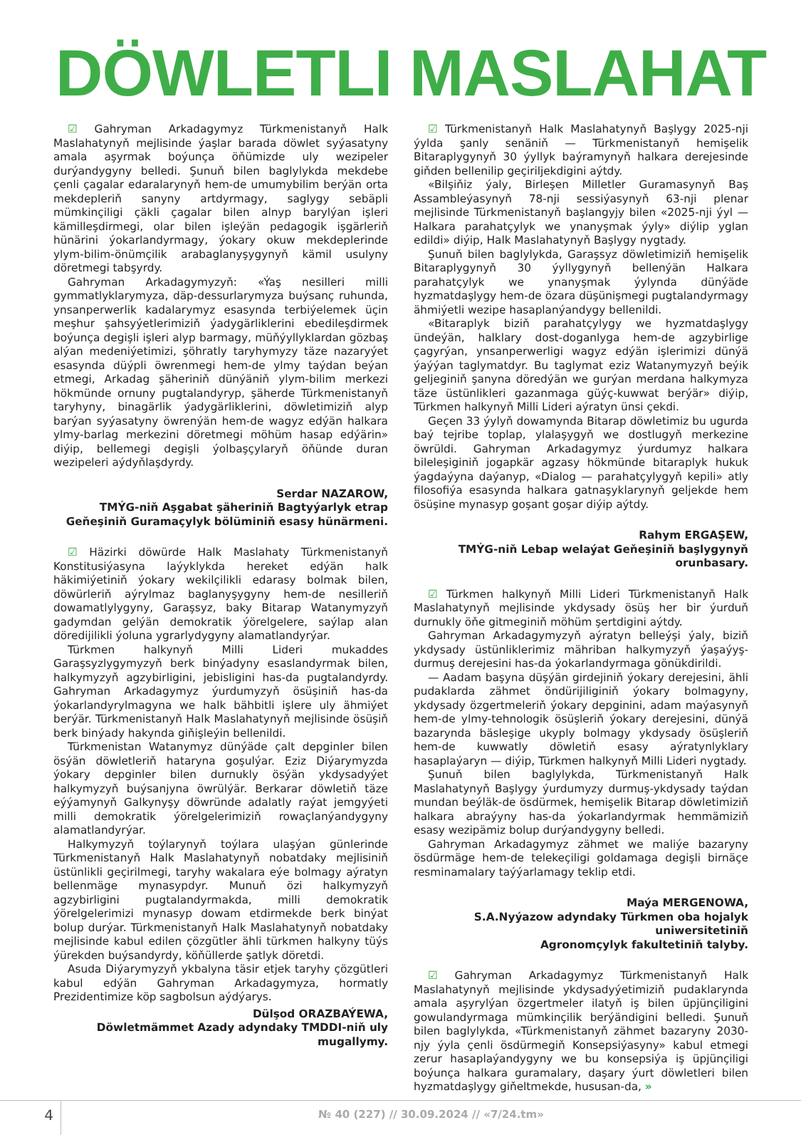DÖWLETLI MASLAHAT
☑ Gahryman Arkadagymyz Türkmenistanyň Halk Maslahatynyň mejlisinde ýaşlar barada döwlet syýasatyny amala aşyrmak boýunça öňümizde uly wezipeler durýandygyny belledi. Şunuň bilen baglylykda mekdebe çenli çagalar edaralarynyň hem-de umumybilim berýän orta mekdepleriň sanyny artdyrmagy, saglygy sebäpli mümkinçiligi çäkli çagalar bilen alnyp barylýan işleri kämilleşdirmegi, olar bilen işleýän pedagogik işgärleriň hünärini ýokarlandyrmagy, ýokary okuw mekdeplerinde ylym-bilim-önümçilik arabaglanyşygynyň kämil usulyny döretmegi tabşyrdy.
Gahryman Arkadagymyzyň: «Ýaş nesilleri milli gymmatlyklarymyza, däp-dessurlarymyza buýsanç ruhunda, ynsanperwerlik kadalarymyz esasynda terbiýelemek üçin meşhur şahsyýetlerimiziň ýadygärliklerini ebedileşdirmek boýunça degişli işleri alyp barmagy, müňýyllyklardan gözbaş alýan medeniýetimizi, şöhratly taryhymyzy täze nazaryýet esasynda düýpli öwrenmegi hem-de ylmy taýdan beýan etmegi, Arkadag şäheriniň dünýäniň ylym-bilim merkezi hökmünde ornuny pugtalandyryp, şäherde Türkmenistanyň taryhyny, binagärlik ýadygärliklerini, döwletimiziň alyp barýan syýasatyny öwrenýän hem-de wagyz edýän halkara ylmy-barlag merkezini döretmegi möhüm hasap edýärin» diýip, bellemegi degişli ýolbaşçylaryň öňünde duran wezipeleri aýdyňlaşdyrdy.
Serdar NAZAROW,
TMÝG-niň Aşgabat şäheriniň Bagtyýarlyk etrap
Geňeşiniň Guramaçylyk bölüminiň esasy hünärmeni.
☑ Häzirki döwürde Halk Maslahaty Türkmenistanyň Konstitusiýasyna laýyklykda hereket edýän halk häkimiýetiniň ýokary wekilçilikli edarasy bolmak bilen, döwürleriň aýrylmaz baglanyşygyny hem-de nesilleriň dowamatlylygyny, Garaşsyz, baky Bitarap Watanymyzyň gadymdan gelýän demokratik ýörelgelere, saýlap alan döredijilikli ýoluna ygrarlydygyny alamatlandyrýar.
Türkmen halkynyň Milli Lideri mukaddes Garaşsyzlygymyzyň berk binýadyny esaslandyrmak bilen, halkymyzyň agzybirligini, jebisligini has-da pugtalandyrdy. Gahryman Arkadagymyz ýurdumyzyň ösüşiniň has-da ýokarlandyrylmagyna we halk bähbitli işlere uly ähmiýet berýär. Türkmenistanyň Halk Maslahatynyň mejlisinde ösüşiň berk binýady hakynda giňişleýin bellenildi.
Türkmenistan Watanymyz dünýäde çalt depginler bilen ösýän döwletleriň hataryna goşulýar. Eziz Diýarymyzda ýokary depginler bilen durnukly ösýän ykdysadyýet halkymyzyň buýsanjyna öwrülýär. Berkarar döwletiň täze eýýamynyň Galkynyşy döwründe adalatly raýat jemgyýeti milli demokratik ýörelgelerimiziň rowaçlanýandygyny alamatlandyrýar.
Halkymyzyň toýlarynyň toýlara ulaşýan günlerinde Türkmenistanyň Halk Maslahatynyň nobatdaky mejlisiniň üstünlikli geçirilmegi, taryhy wakalara eýe bolmagy aýratyn bellenmäge mynasypdyr. Munuň özi halkymyzyň agzybirligini pugtalandyrmakda, milli demokratik ýörelgelerimizi mynasyp dowam etdirmekde berk binýat bolup durýar. Türkmenistanyň Halk Maslahatynyň nobatdaky mejlisinde kabul edilen çözgütler ähli türkmen halkyny tüýs ýürekden buýsandyrdy, köňüllerde şatlyk döretdi.
Asuda Diýarymyzyň ykbalyna täsir etjek taryhy çözgütleri kabul edýän Gahryman Arkadagymyza, hormatly Prezidentimize köp sagbolsun aýdýarys.
Dülşod ORAZBAÝEWA,
Döwletmämmet Azady adyndaky TMDDI-niň uly mugallymy.
☑ Türkmenistanyň Halk Maslahatynyň Başlygy 2025-nji ýylda şanly senäniň — Türkmenistanyň hemişelik Bitaraplygynyň 30 ýyllyk baýramynyň halkara derejesinde giňden bellenilip geçiriljekdigini aýtdy.
«Bilşiňiz ýaly, Birleşen Milletler Guramasynyň Baş Assambleýasynyň 78-nji sessiýasynyň 63-nji plenar mejlisinde Türkmenistanyň başlangyjy bilen «2025-nji ýyl — Halkara parahatçylyk we ynanyşmak ýyly» diýlip yglan edildi» diýip, Halk Maslahatynyň Başlygy nygtady.
Şunuň bilen baglylykda, Garaşsyz döwletimiziň hemişelik Bitaraplygynyň 30 ýyllygynyň bellenýän Halkara parahatçylyk we ynanyşmak ýylynda dünýäde hyzmatdaşlygy hem-de özara düşünişmegi pugtalandyrmagy ähmiýetli wezipe hasaplanýandygy bellenildi.
«Bitaraplyk biziň parahatçylygy we hyzmatdaşlygy ündeýän, halklary dost-doganlyga hem-de agzybirlige çagyrýan, ynsanperwerligi wagyz edýän işlerimizi dünýä ýaýýan taglymatdyr. Bu taglymat eziz Watanymyzyň beýik geljeginiň şanyna döredýän we gurýan merdana halkymyza täze üstünlikleri gazanmaga güýç-kuwwat berýär» diýip, Türkmen halkynyň Milli Lideri aýratyn ünsi çekdi.
Geçen 33 ýylyň dowamynda Bitarap döwletimiz bu ugurda baý tejribe toplap, ylalaşygyň we dostlugyň merkezine öwrüldi. Gahryman Arkadagymyz ýurdumyz halkara bileleşiginiň jogapkär agzasy hökmünde bitaraplyk hukuk ýagdaýyna daýanyp, «Dialog — parahatçylygyň kepili» atly filosofiýa esasynda halkara gatnaşyklarynyň geljekde hem ösüşine mynasyp goşant goşar diýip aýtdy.
Rahym ERGAŞEW,
TMÝG-niň Lebap welaýat Geňeşiniň başlygynyň orunbasary.
☑ Türkmen halkynyň Milli Lideri Türkmenistanyň Halk Maslahatynyň mejlisinde ykdysady ösüş her bir ýurduň durnukly öňe gitmeginiň möhüm şertdigini aýtdy.
Gahryman Arkadagymyzyň aýratyn belleýşi ýaly, biziň ykdysady üstünliklerimiz mähriban halkymyzyň ýaşaýyş-durmuş derejesini has-da ýokarlandyrmaga gönükdirildi.
— Aadam başyna düşýän girdejiniň ýokary derejesini, ähli pudaklarda zähmet öndürijiliginiň ýokary bolmagyny, ykdysady özgertmeleriň ýokary depginini, adam maýasynyň hem-de ylmy-tehnologik ösüşleriň ýokary derejesini, dünýä bazarynda bäsleşige ukyply bolmagy ykdysady ösüşleriň hem-de kuwwatly döwletiň esasy aýratynlyklary hasaplaýaryn — diýip, Türkmen halkynyň Milli Lideri nygtady.
Şunuň bilen baglylykda, Türkmenistanyň Halk Maslahatynyň Başlygy ýurdumyzy durmuş-ykdysady taýdan mundan beýläk-de ösdürmek, hemişelik Bitarap döwletimiziň halkara abraýyny has-da ýokarlandyrmak hemmämiziň esasy wezipämiz bolup durýandygyny belledi.
Gahryman Arkadagymyz zähmet we maliýe bazaryny ösdürmäge hem-de telekeçiligi goldamaga degişli birnäçe resminamalary taýýarlamagy teklip etdi.
Maýa MERGENOWA,
S.A.Nyýazow adyndaky Türkmen oba hojalyk uniwersitetiniň
Agronomçylyk fakultetiniň talyby.
☑ Gahryman Arkadagymyz Türkmenistanyň Halk Maslahatynyň mejlisinde ykdysadyýetimiziň pudaklarynda amala aşyrylýan özgertmeler ilatyň iş bilen üpjünçiligini gowulandyrmaga mümkinçilik berýändigini belledi. Şunuň bilen baglylykda, «Türkmenistanyň zähmet bazaryny 2030-njy ýyla çenli ösdürmegiň Konsepsiýasyny» kabul etmegi zerur hasaplaýandygyny we bu konsepsiýa iş üpjünçiligi boýunça halkara guramalary, daşary ýurt döwletleri bilen hyzmatdaşlygy giňeltmekde, hususan-da, »
4
№ 40 (227) // 30.09.2024 // «7/24.tm»